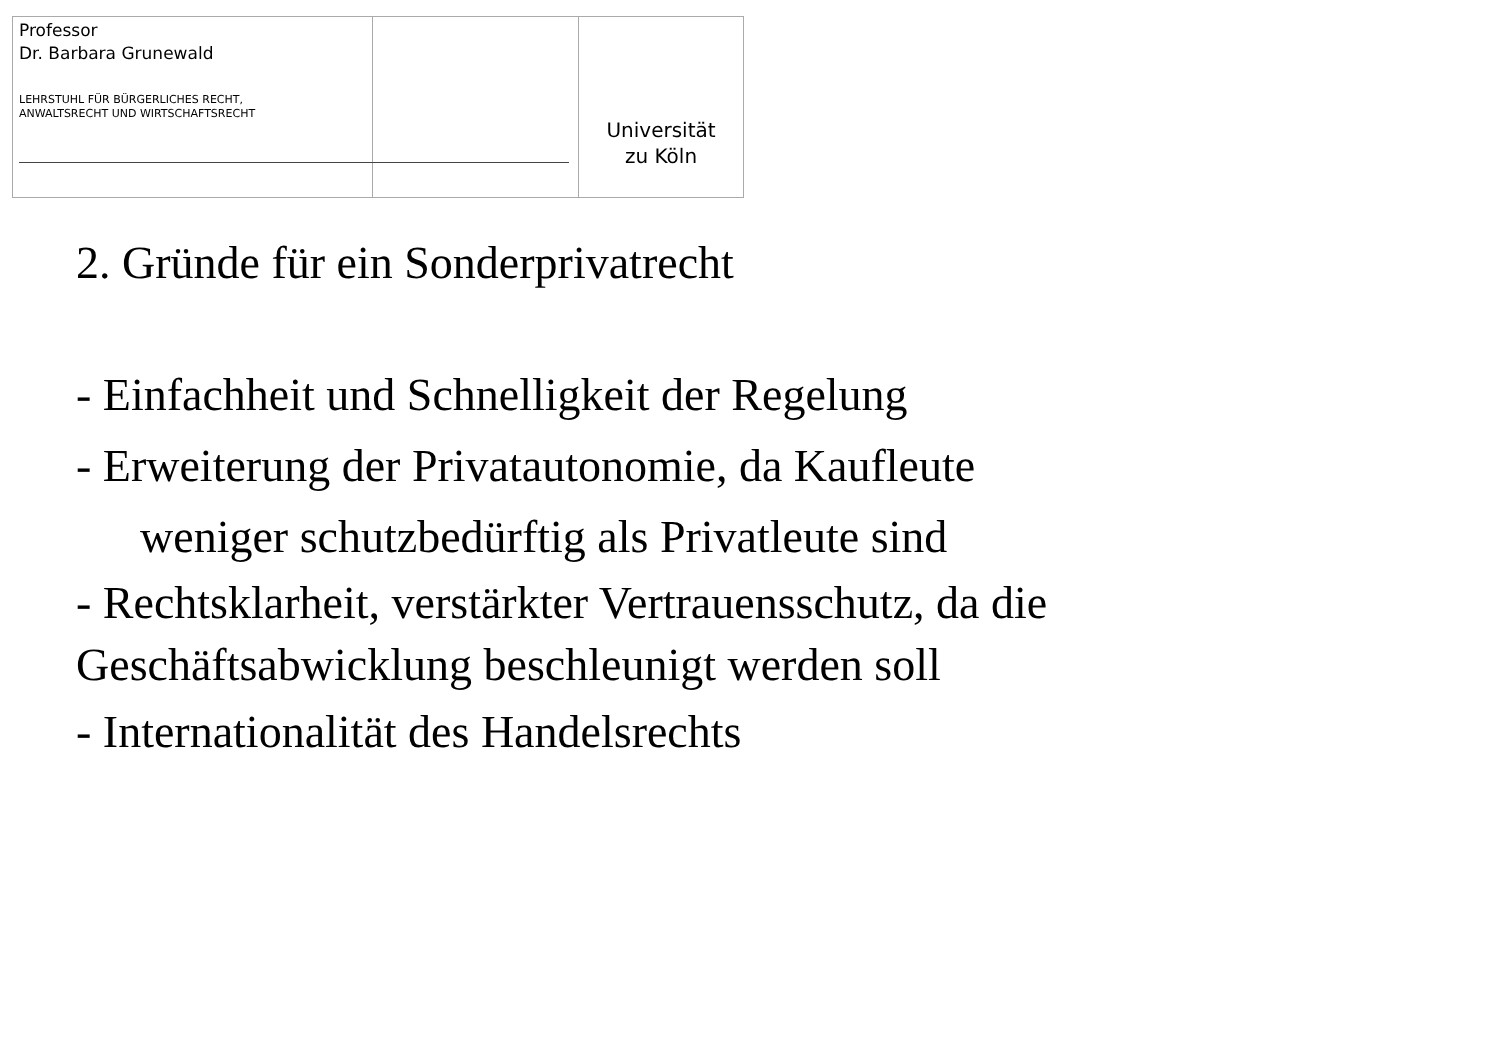Professor
Dr. Barbara Grunewald
LEHRSTUHL FÜR BÜRGERLICHES RECHT,
ANWALTSRECHT UND WIRTSCHAFTSRECHT
Universität
zu Köln
2. Gründe für ein Sonderprivatrecht
- Einfachheit und Schnelligkeit der Regelung
- Erweiterung der Privatautonomie, da Kaufleute
weniger schutzbedürftig als Privatleute sind
- Rechtsklarheit, verstärkter Vertrauensschutz, da die
Geschäftsabwicklung beschleunigt werden soll
- Internationalität des Handelsrechts